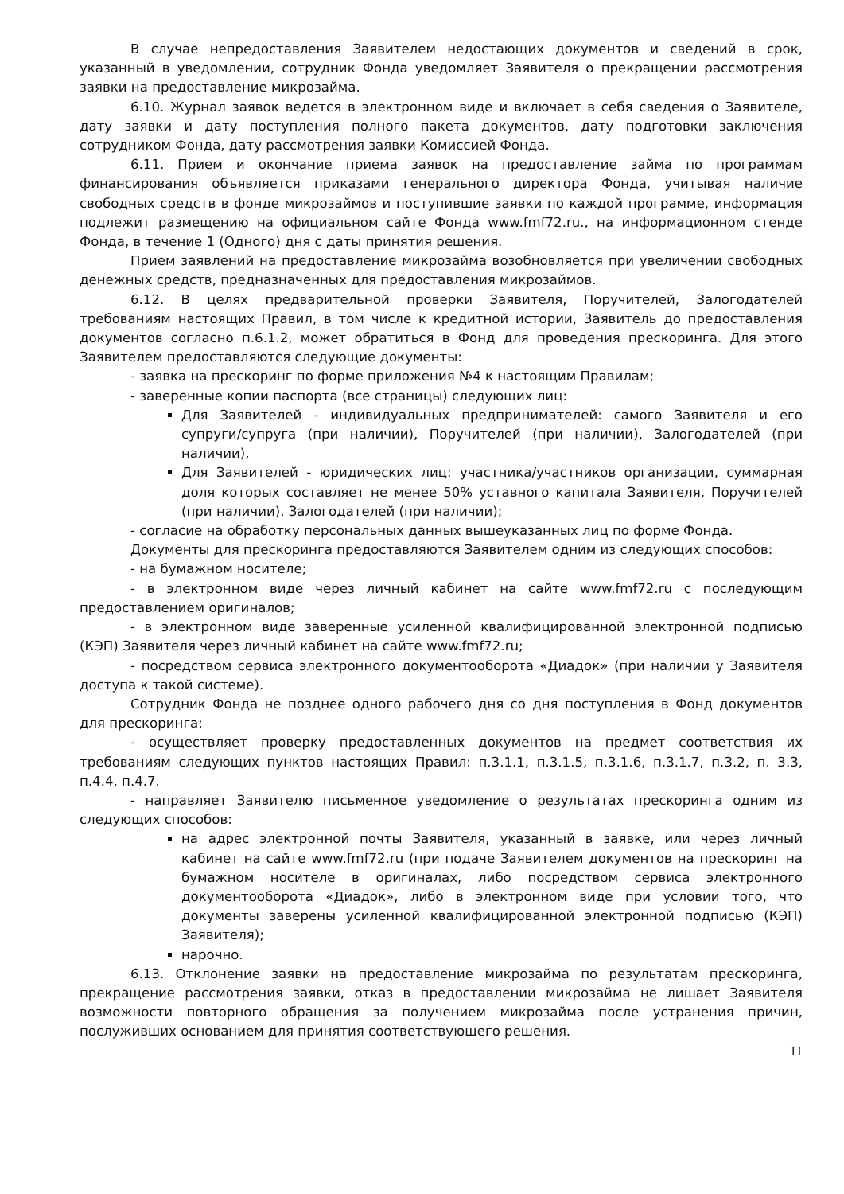В случае непредоставления Заявителем недостающих документов и сведений в срок, указанный в уведомлении, сотрудник Фонда уведомляет Заявителя о прекращении рассмотрения заявки на предоставление микрозайма.
6.10. Журнал заявок ведется в электронном виде и включает в себя сведения о Заявителе, дату заявки и дату поступления полного пакета документов, дату подготовки заключения сотрудником Фонда, дату рассмотрения заявки Комиссией Фонда.
6.11. Прием и окончание приема заявок на предоставление займа по программам финансирования объявляется приказами генерального директора Фонда, учитывая наличие свободных средств в фонде микрозаймов и поступившие заявки по каждой программе, информация подлежит размещению на официальном сайте Фонда www.fmf72.ru., на информационном стенде Фонда, в течение 1 (Одного) дня с даты принятия решения.
Прием заявлений на предоставление микрозайма возобновляется при увеличении свободных денежных средств, предназначенных для предоставления микрозаймов.
6.12. В целях предварительной проверки Заявителя, Поручителей, Залогодателей требованиям настоящих Правил, в том числе к кредитной истории, Заявитель до предоставления документов согласно п.6.1.2, может обратиться в Фонд для проведения прескоринга. Для этого Заявителем предоставляются следующие документы:
- заявка на прескоринг по форме приложения №4 к настоящим Правилам;
- заверенные копии паспорта (все страницы) следующих лиц:
Для Заявителей - индивидуальных предпринимателей: самого Заявителя и его супруги/супруга (при наличии), Поручителей (при наличии), Залогодателей (при наличии),
Для Заявителей - юридических лиц: участника/участников организации, суммарная доля которых составляет не менее 50% уставного капитала Заявителя, Поручителей (при наличии), Залогодателей (при наличии);
- согласие на обработку персональных данных вышеуказанных лиц по форме Фонда.
Документы для прескоринга предоставляются Заявителем одним из следующих способов:
- на бумажном носителе;
- в электронном виде через личный кабинет на сайте www.fmf72.ru с последующим предоставлением оригиналов;
- в электронном виде заверенные усиленной квалифицированной электронной подписью (КЭП) Заявителя через личный кабинет на сайте www.fmf72.ru;
- посредством сервиса электронного документооборота «Диадок» (при наличии у Заявителя доступа к такой системе).
Сотрудник Фонда не позднее одного рабочего дня со дня поступления в Фонд документов для прескоринга:
- осуществляет проверку предоставленных документов на предмет соответствия их требованиям следующих пунктов настоящих Правил: п.3.1.1, п.3.1.5, п.3.1.6, п.3.1.7, п.3.2, п. 3.3, п.4.4, п.4.7.
- направляет Заявителю письменное уведомление о результатах прескоринга одним из следующих способов:
на адрес электронной почты Заявителя, указанный в заявке, или через личный кабинет на сайте www.fmf72.ru (при подаче Заявителем документов на прескоринг на бумажном носителе в оригиналах, либо посредством сервиса электронного документооборота «Диадок», либо в электронном виде при условии того, что документы заверены усиленной квалифицированной электронной подписью (КЭП) Заявителя);
нарочно.
6.13. Отклонение заявки на предоставление микрозайма по результатам прескоринга, прекращение рассмотрения заявки, отказ в предоставлении микрозайма не лишает Заявителя возможности повторного обращения за получением микрозайма после устранения причин, послуживших основанием для принятия соответствующего решения.
11